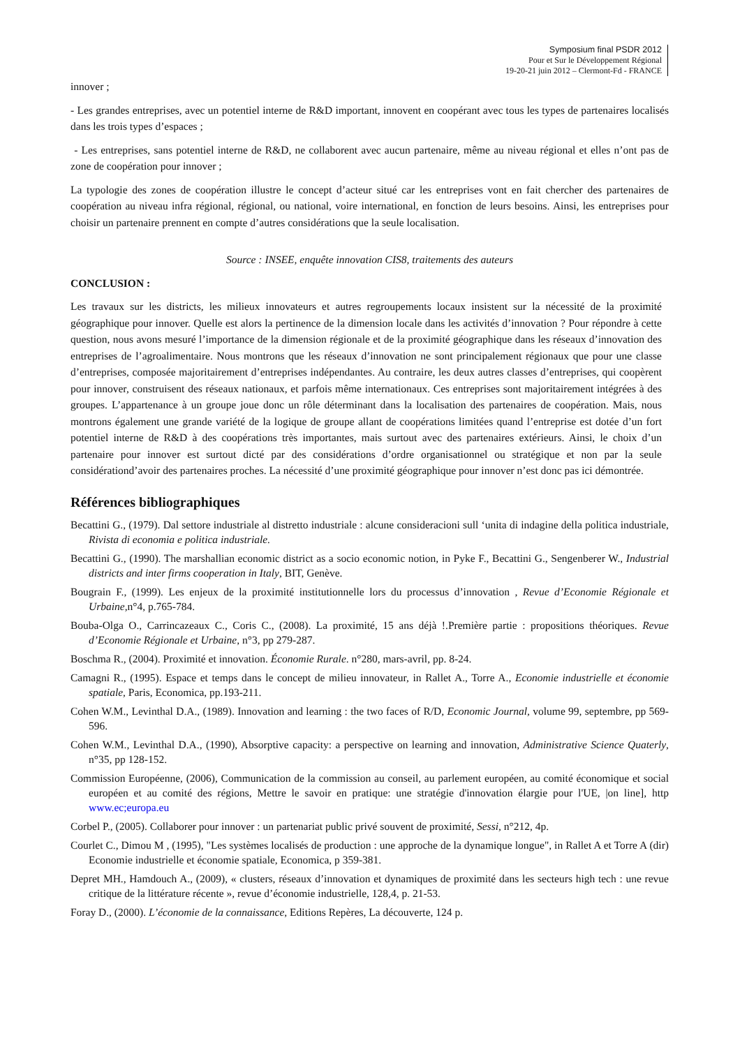Symposium final PSDR 2012
Pour et Sur le Développement Régional
19-20-21 juin 2012 – Clermont-Fd - FRANCE
innover ;
- Les grandes entreprises, avec un potentiel interne de R&D important, innovent en coopérant avec tous les types de partenaires localisés dans les trois types d’espaces ;
- Les entreprises, sans potentiel interne de R&D, ne collaborent avec aucun partenaire, même au niveau régional et elles n’ont pas de zone de coopération pour innover ;
La typologie des zones de coopération illustre le concept d’acteur situé car les entreprises vont en fait chercher des partenaires de coopération au niveau infra régional, régional, ou national, voire international, en fonction de leurs besoins. Ainsi, les entreprises pour choisir un partenaire prennent en compte d’autres considérations que la seule localisation.
Source : INSEE, enquête innovation CIS8, traitements des auteurs
CONCLUSION :
Les travaux sur les districts, les milieux innovateurs et autres regroupements locaux insistent sur la nécessité de la proximité géographique pour innover. Quelle est alors la pertinence de la dimension locale dans les activités d’innovation ? Pour répondre à cette question, nous avons mesuré l’importance de la dimension régionale et de la proximité géographique dans les réseaux d’innovation des entreprises de l’agroalimentaire. Nous montrons que les réseaux d’innovation ne sont principalement régionaux que pour une classe d’entreprises, composée majoritairement d’entreprises indépendantes. Au contraire, les deux autres classes d’entreprises, qui coopèrent pour innover, construisent des réseaux nationaux, et parfois même internationaux. Ces entreprises sont majoritairement intégrées à des groupes. L’appartenance à un groupe joue donc un rôle déterminant dans la localisation des partenaires de coopération. Mais, nous montrons également une grande variété de la logique de groupe allant de coopérations limitées quand l’entreprise est dotée d’un fort potentiel interne de R&D à des coopérations très importantes, mais surtout avec des partenaires extérieurs. Ainsi, le choix d’un partenaire pour innover est surtout dicté par des considérations d’ordre organisationnel ou stratégique et non par la seule considérationd’avoir des partenaires proches. La nécessité d’une proximité géographique pour innover n’est donc pas ici démontrée.
Références bibliographiques
Becattini G., (1979). Dal settore industriale al distretto industriale : alcune consideracioni sull ‘unita di indagine della politica industriale, Rivista di economia e politica industriale.
Becattini G., (1990). The marshallian economic district as a socio economic notion, in Pyke F., Becattini G., Sengenberer W., Industrial districts and inter firms cooperation in Italy, BIT, Genève.
Bougrain F., (1999). Les enjeux de la proximité institutionnelle lors du processus d’innovation , Revue d’Economie Régionale et Urbaine,n°4, p.765-784.
Bouba-Olga O., Carrincazeaux C., Coris C., (2008). La proximité, 15 ans déjà !.Première partie : propositions théoriques. Revue d’Economie Régionale et Urbaine, n°3, pp 279-287.
Boschma R., (2004). Proximité et innovation. Économie Rurale. n°280, mars-avril, pp. 8-24.
Camagni R., (1995). Espace et temps dans le concept de milieu innovateur, in Rallet A., Torre A., Economie industrielle et économie spatiale, Paris, Economica, pp.193-211.
Cohen W.M., Levinthal D.A., (1989). Innovation and learning : the two faces of R/D, Economic Journal, volume 99, septembre, pp 569-596.
Cohen W.M., Levinthal D.A., (1990), Absorptive capacity: a perspective on learning and innovation, Administrative Science Quaterly, n°35, pp 128-152.
Commission Européenne, (2006), Communication de la commission au conseil, au parlement européen, au comité économique et social européen et au comité des régions, Mettre le savoir en pratique: une stratégie d'innovation élargie pour l'UE, |on line], http www.ec;europa.eu
Corbel P., (2005). Collaborer pour innover : un partenariat public privé souvent de proximité, Sessi, n°212, 4p.
Courlet C., Dimou M , (1995), "Les systèmes localisés de production : une approche de la dynamique longue", in Rallet A et Torre A (dir) Economie industrielle et économie spatiale, Economica, p 359-381.
Depret MH., Hamdouch A., (2009), « clusters, réseaux d’innovation et dynamiques de proximité dans les secteurs high tech : une revue critique de la littérature récente », revue d’économie industrielle, 128,4, p. 21-53.
Foray D., (2000). L’économie de la connaissance, Editions Repères, La découverte, 124 p.